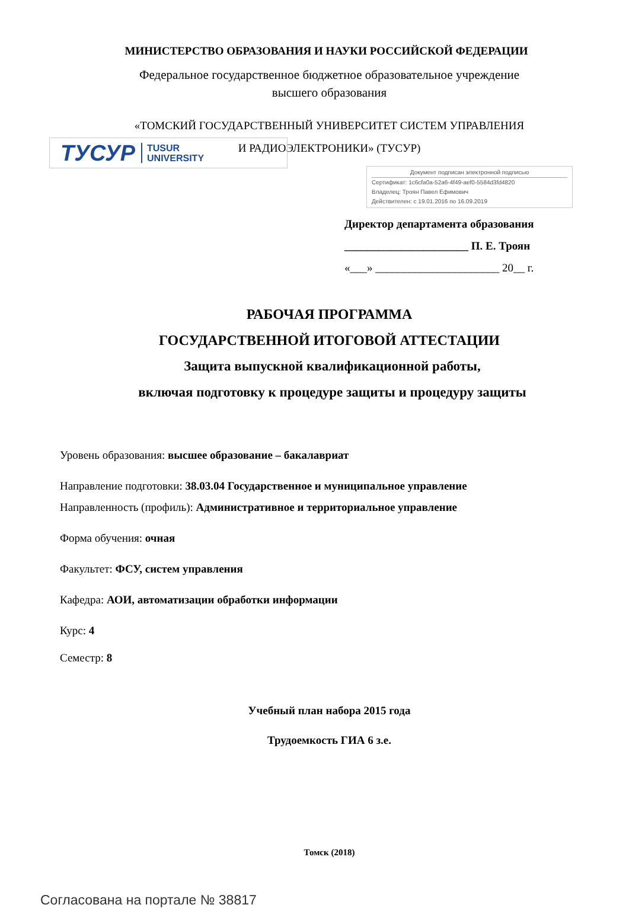МИНИСТЕРСТВО ОБРАЗОВАНИЯ И НАУКИ РОССИЙСКОЙ ФЕДЕРАЦИИ
Федеральное государственное бюджетное образовательное учреждение
высшего образования
«ТОМСКИЙ ГОСУДАРСТВЕННЫЙ УНИВЕРСИТЕТ СИСТЕМ УПРАВЛЕНИЯ
И РАДИОЭЛЕКТРОНИКИ» (ТУСУР)
ТУСУР TUSUR
UNIVERSITY
Документ подписан электронной подписью
Сертификат: 1c6cfa0a-52a6-4f49-aef0-5584d3fd4820
Владелец: Троян Павел Ефимович
Действителен: с 19.01.2016 по 16.09.2019
Директор департамента образования
______________________ П. Е. Троян
«___» ______________________ 20__ г.
РАБОЧАЯ ПРОГРАММА
ГОСУДАРСТВЕННОЙ ИТОГОВОЙ АТТЕСТАЦИИ
Защита выпускной квалификационной работы,
включая подготовку к процедуре защиты и процедуру защиты
Уровень образования: высшее образование – бакалавриат
Направление подготовки: 38.03.04 Государственное и муниципальное управление
Направленность (профиль): Административное и территориальное управление
Форма обучения: очная
Факультет: ФСУ, систем управления
Кафедра: АОИ, автоматизации обработки информации
Курс: 4
Семестр: 8
Учебный план набора 2015 года
Трудоемкость ГИА 6 з.е.
Томск (2018)
Согласована на портале № 38817